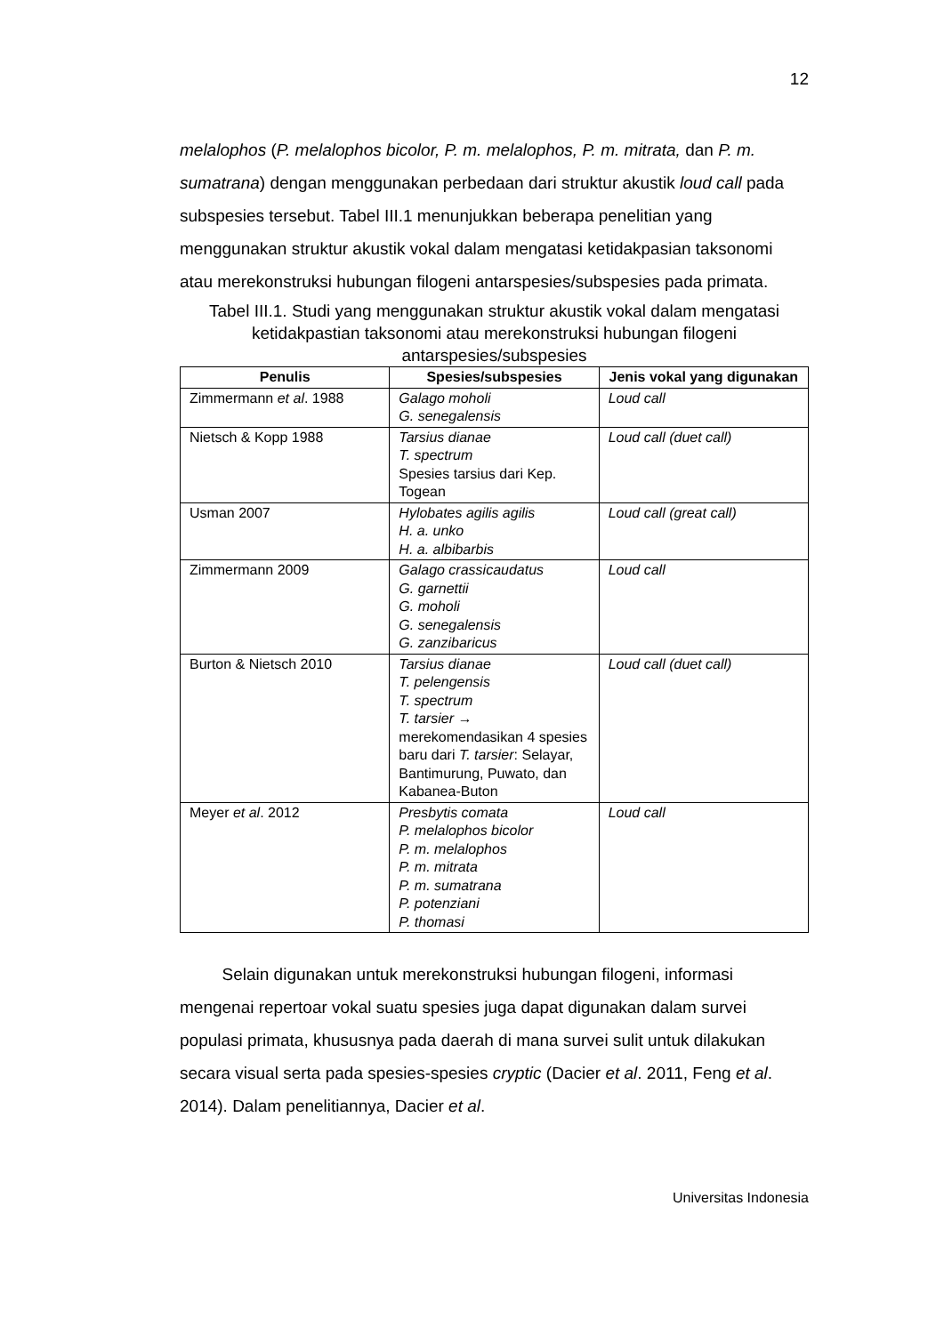12
melalophos (P. melalophos bicolor, P. m. melalophos, P. m. mitrata, dan P. m. sumatrana) dengan menggunakan perbedaan dari struktur akustik loud call pada subspesies tersebut. Tabel III.1 menunjukkan beberapa penelitian yang menggunakan struktur akustik vokal dalam mengatasi ketidakpasian taksonomi atau merekonstruksi hubungan filogeni antarspesies/subspesies pada primata.
Tabel III.1. Studi yang menggunakan struktur akustik vokal dalam mengatasi ketidakpastian taksonomi atau merekonstruksi hubungan filogeni antarspesies/subspesies
| Penulis | Spesies/subspesies | Jenis vokal yang digunakan |
| --- | --- | --- |
| Zimmermann et al . 1988 | Galago moholi G. senegalensis | Loud call |
| Nietsch & Kopp 1988 | Tarsius dianae T. spectrum Spesies tarsius dari Kep. Togean | Loud call (duet call) |
| Usman 2007 | Hylobates agilis agilis H. a. unko H. a. albibarbis | Loud call (great call) |
| Zimmermann 2009 | Galago crassicaudatus G. garnettii G. moholi G. senegalensis G. zanzibaricus | Loud call |
| Burton & Nietsch 2010 | Tarsius dianae T. pelengensis T. spectrum T. tarsier → merekomendasikan 4 spesies baru dari T. tarsier : Selayar, Bantimurung, Puwato, dan Kabanea-Buton | Loud call (duet call) |
| Meyer et al . 2012 | Presbytis comata P. melalophos bicolor P. m. melalophos P. m. mitrata P. m. sumatrana P. potenziani P. thomasi | Loud call |
Selain digunakan untuk merekonstruksi hubungan filogeni, informasi mengenai repertoar vokal suatu spesies juga dapat digunakan dalam survei populasi primata, khususnya pada daerah di mana survei sulit untuk dilakukan secara visual serta pada spesies-spesies cryptic (Dacier et al. 2011, Feng et al. 2014). Dalam penelitiannya, Dacier et al.
Universitas Indonesia